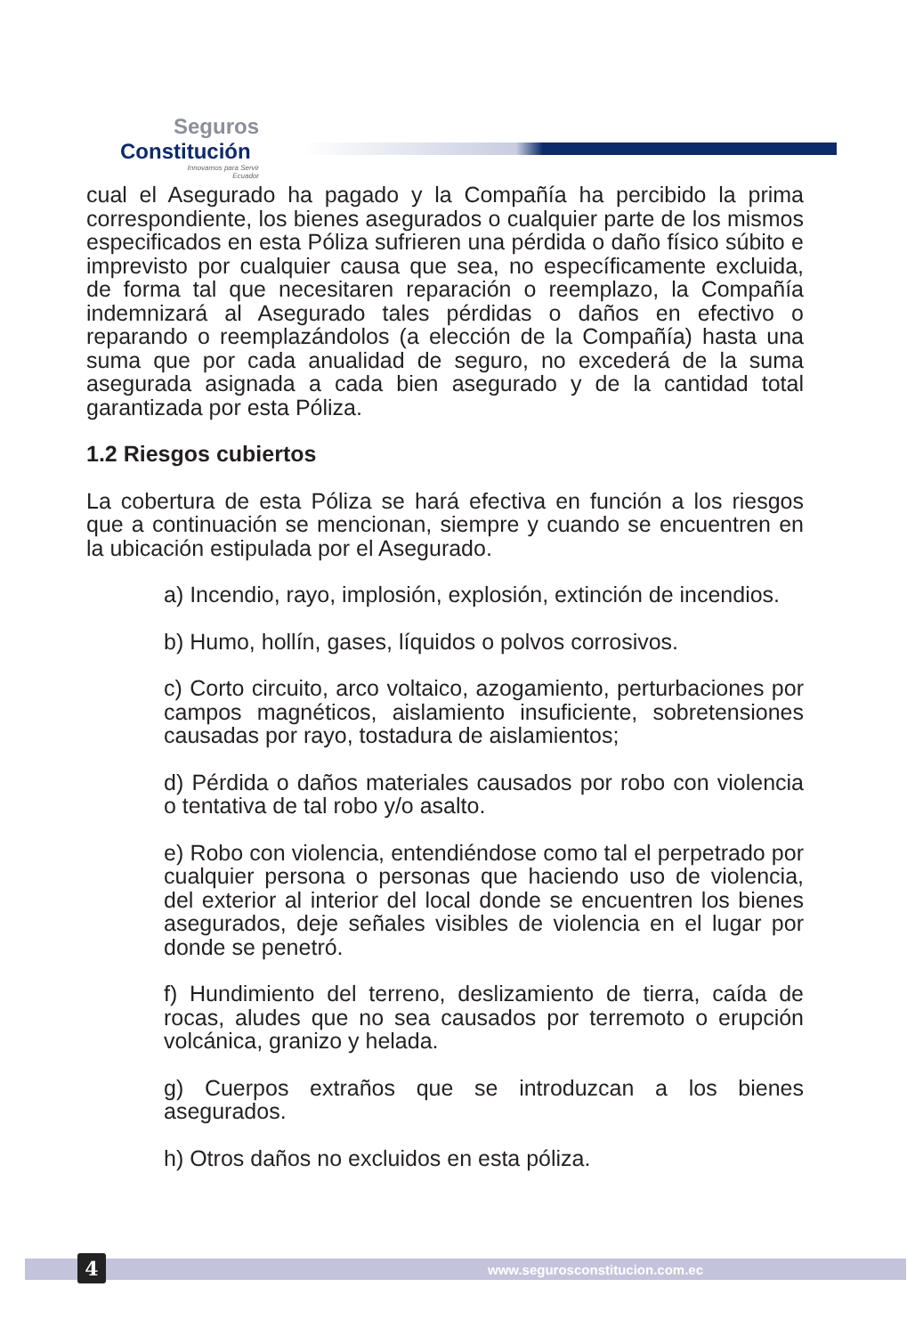Seguros
Constitución
Innovamos para Servir
Ecuador
cual el Asegurado ha pagado y la Compañía ha percibido la prima correspondiente, los bienes asegurados o cualquier parte de los mismos especificados en esta Póliza sufrieren una pérdida o daño físico súbito e imprevisto por cualquier causa que sea, no específicamente excluida, de forma tal que necesitaren reparación o reemplazo, la Compañía indemnizará al Asegurado tales pérdidas o daños en efectivo o reparando o reemplazándolos (a elección de la Compañía) hasta una suma que por cada anualidad de seguro, no excederá de la suma asegurada asignada a cada bien asegurado y de la cantidad total garantizada por esta Póliza.
1.2 Riesgos cubiertos
La cobertura de esta Póliza se hará efectiva en función a los riesgos que a continuación se mencionan, siempre y cuando se encuentren en la ubicación estipulada por el Asegurado.
a) Incendio, rayo, implosión, explosión, extinción de incendios.
b) Humo, hollín, gases, líquidos o polvos corrosivos.
c) Corto circuito, arco voltaico, azogamiento, perturbaciones por campos magnéticos, aislamiento insuficiente, sobretensiones causadas por rayo, tostadura de aislamientos;
d) Pérdida o daños materiales causados por robo con violencia o tentativa de tal robo y/o asalto.
e) Robo con violencia, entendiéndose como tal el perpetrado por cualquier persona o personas que haciendo uso de violencia, del exterior al interior del local donde se encuentren los bienes asegurados, deje señales visibles de violencia en el lugar por donde se penetró.
f) Hundimiento del terreno, deslizamiento de tierra, caída de rocas, aludes que no sea causados por terremoto o erupción volcánica, granizo y helada.
g) Cuerpos extraños que se introduzcan a los bienes asegurados.
h) Otros daños no excluidos en esta póliza.
4 www.segurosconstitucion.com.ec